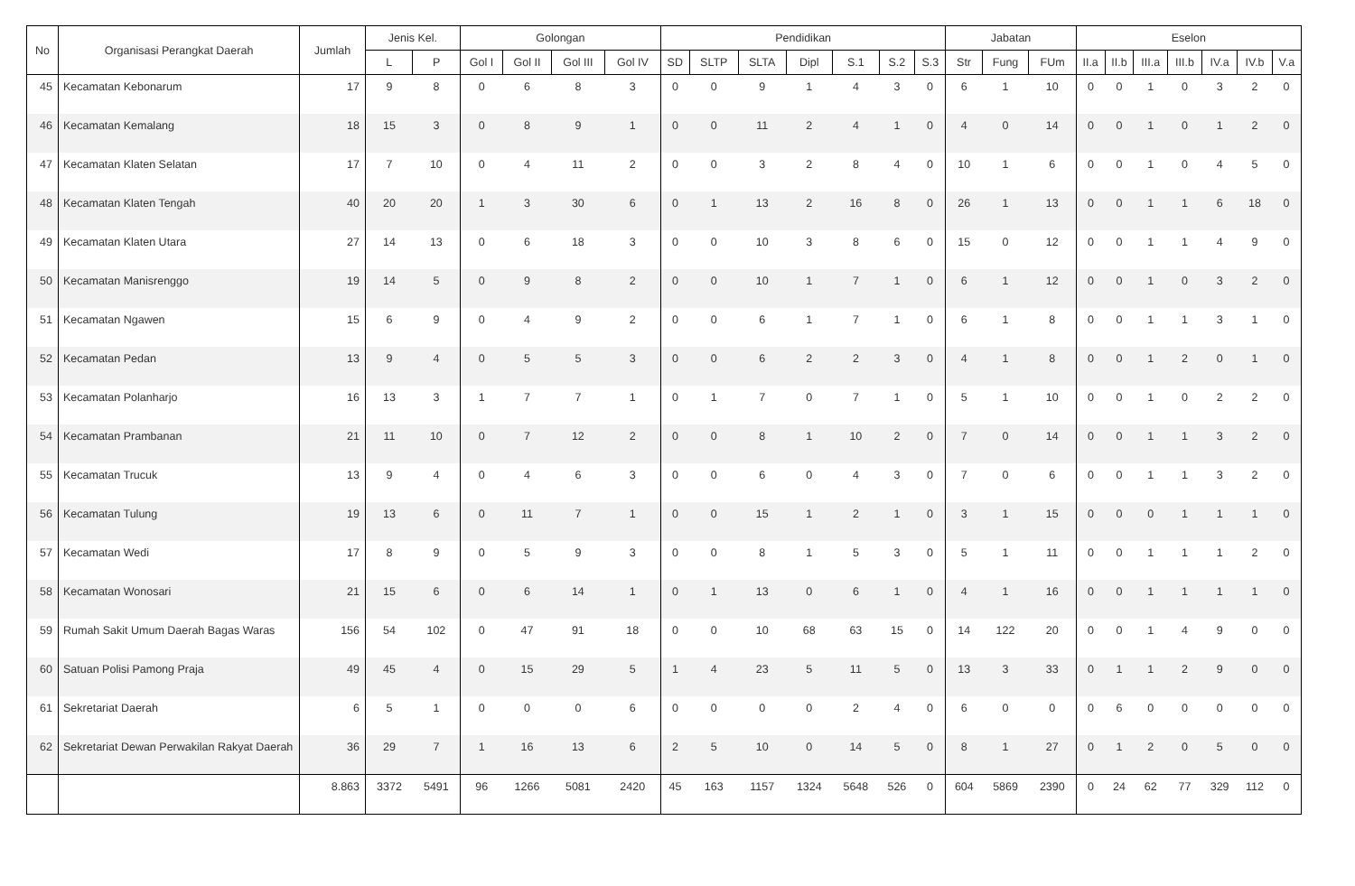| No | Organisasi Perangkat Daerah | Jumlah | Jenis Kel. | | Golongan | | | | Pendidikan | | | | | | | Jabatan | | | Eselon | | | | | | |
| --- | --- | --- | --- | --- | --- | --- | --- | --- | --- | --- | --- | --- | --- | --- | --- | --- | --- | --- | --- | --- | --- | --- | --- | --- | --- |
| | | | L | P | Gol I | Gol II | Gol III | Gol IV | SD | SLTP | SLTA | Dipl | S.1 | S.2 | S.3 | Str | Fung | FUm | II.a | II.b | III.a | III.b | IV.a | IV.b | V.a |
| 45 | Kecamatan Kebonarum | 17 | 9 | 8 | 0 | 6 | 8 | 3 | 0 | 0 | 9 | 1 | 4 | 3 | 0 | 6 | 1 | 10 | 0 | 0 | 1 | 0 | 3 | 2 | 0 |
| 46 | Kecamatan Kemalang | 18 | 15 | 3 | 0 | 8 | 9 | 1 | 0 | 0 | 11 | 2 | 4 | 1 | 0 | 4 | 0 | 14 | 0 | 0 | 1 | 0 | 1 | 2 | 0 |
| 47 | Kecamatan Klaten Selatan | 17 | 7 | 10 | 0 | 4 | 11 | 2 | 0 | 0 | 3 | 2 | 8 | 4 | 0 | 10 | 1 | 6 | 0 | 0 | 1 | 0 | 4 | 5 | 0 |
| 48 | Kecamatan Klaten Tengah | 40 | 20 | 20 | 1 | 3 | 30 | 6 | 0 | 1 | 13 | 2 | 16 | 8 | 0 | 26 | 1 | 13 | 0 | 0 | 1 | 1 | 6 | 18 | 0 |
| 49 | Kecamatan Klaten Utara | 27 | 14 | 13 | 0 | 6 | 18 | 3 | 0 | 0 | 10 | 3 | 8 | 6 | 0 | 15 | 0 | 12 | 0 | 0 | 1 | 1 | 4 | 9 | 0 |
| 50 | Kecamatan Manisrenggo | 19 | 14 | 5 | 0 | 9 | 8 | 2 | 0 | 0 | 10 | 1 | 7 | 1 | 0 | 6 | 1 | 12 | 0 | 0 | 1 | 0 | 3 | 2 | 0 |
| 51 | Kecamatan Ngawen | 15 | 6 | 9 | 0 | 4 | 9 | 2 | 0 | 0 | 6 | 1 | 7 | 1 | 0 | 6 | 1 | 8 | 0 | 0 | 1 | 1 | 3 | 1 | 0 |
| 52 | Kecamatan Pedan | 13 | 9 | 4 | 0 | 5 | 5 | 3 | 0 | 0 | 6 | 2 | 2 | 3 | 0 | 4 | 1 | 8 | 0 | 0 | 1 | 2 | 0 | 1 | 0 |
| 53 | Kecamatan Polanharjo | 16 | 13 | 3 | 1 | 7 | 7 | 1 | 0 | 1 | 7 | 0 | 7 | 1 | 0 | 5 | 1 | 10 | 0 | 0 | 1 | 0 | 2 | 2 | 0 |
| 54 | Kecamatan Prambanan | 21 | 11 | 10 | 0 | 7 | 12 | 2 | 0 | 0 | 8 | 1 | 10 | 2 | 0 | 7 | 0 | 14 | 0 | 0 | 1 | 1 | 3 | 2 | 0 |
| 55 | Kecamatan Trucuk | 13 | 9 | 4 | 0 | 4 | 6 | 3 | 0 | 0 | 6 | 0 | 4 | 3 | 0 | 7 | 0 | 6 | 0 | 0 | 1 | 1 | 3 | 2 | 0 |
| 56 | Kecamatan Tulung | 19 | 13 | 6 | 0 | 11 | 7 | 1 | 0 | 0 | 15 | 1 | 2 | 1 | 0 | 3 | 1 | 15 | 0 | 0 | 0 | 1 | 1 | 1 | 0 |
| 57 | Kecamatan Wedi | 17 | 8 | 9 | 0 | 5 | 9 | 3 | 0 | 0 | 8 | 1 | 5 | 3 | 0 | 5 | 1 | 11 | 0 | 0 | 1 | 1 | 1 | 2 | 0 |
| 58 | Kecamatan Wonosari | 21 | 15 | 6 | 0 | 6 | 14 | 1 | 0 | 1 | 13 | 0 | 6 | 1 | 0 | 4 | 1 | 16 | 0 | 0 | 1 | 1 | 1 | 1 | 0 |
| 59 | Rumah Sakit Umum Daerah Bagas Waras | 156 | 54 | 102 | 0 | 47 | 91 | 18 | 0 | 0 | 10 | 68 | 63 | 15 | 0 | 14 | 122 | 20 | 0 | 0 | 1 | 4 | 9 | 0 | 0 |
| 60 | Satuan Polisi Pamong Praja | 49 | 45 | 4 | 0 | 15 | 29 | 5 | 1 | 4 | 23 | 5 | 11 | 5 | 0 | 13 | 3 | 33 | 0 | 1 | 1 | 2 | 9 | 0 | 0 |
| 61 | Sekretariat Daerah | 6 | 5 | 1 | 0 | 0 | 0 | 6 | 0 | 0 | 0 | 0 | 2 | 4 | 0 | 6 | 0 | 0 | 0 | 6 | 0 | 0 | 0 | 0 | 0 |
| 62 | Sekretariat Dewan Perwakilan Rakyat Daerah | 36 | 29 | 7 | 1 | 16 | 13 | 6 | 2 | 5 | 10 | 0 | 14 | 5 | 0 | 8 | 1 | 27 | 0 | 1 | 2 | 0 | 5 | 0 | 0 |
| | | 8.863 | 3372 | 5491 | 96 | 1266 | 5081 | 2420 | 45 | 163 | 1157 | 1324 | 5648 | 526 | 0 | 604 | 5869 | 2390 | 0 | 24 | 62 | 77 | 329 | 112 | 0 |